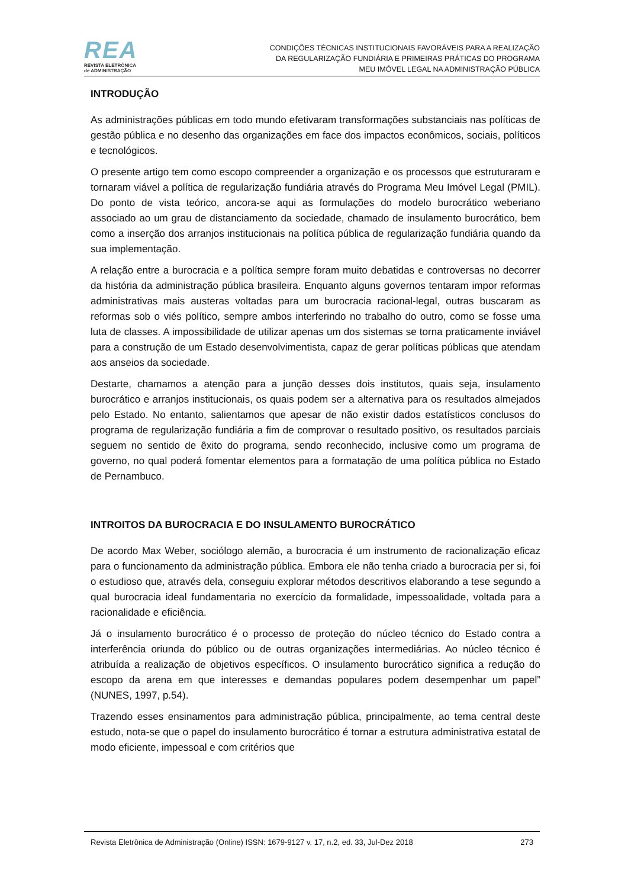REA
REVISTA ELETRÔNICA
de ADMINISTRAÇÃO
CONDIÇÕES TÉCNICAS INSTITUCIONAIS FAVORÁVEIS PARA A REALIZAÇÃO
DA REGULARIZAÇÃO FUNDIÁRIA E PRIMEIRAS PRÁTICAS DO PROGRAMA
MEU IMÓVEL LEGAL NA ADMINISTRAÇÃO PÚBLICA
INTRODUÇÃO
As administrações públicas em todo mundo efetivaram transformações substanciais nas políticas de gestão pública e no desenho das organizações em face dos impactos econômicos, sociais, políticos e tecnológicos.
O presente artigo tem como escopo compreender a organização e os processos que estruturaram e tornaram viável a política de regularização fundiária através do Programa Meu Imóvel Legal (PMIL). Do ponto de vista teórico, ancora-se aqui as formulações do modelo burocrático weberiano associado ao um grau de distanciamento da sociedade, chamado de insulamento burocrático, bem como a inserção dos arranjos institucionais na política pública de regularização fundiária quando da sua implementação.
A relação entre a burocracia e a política sempre foram muito debatidas e controversas no decorrer da história da administração pública brasileira. Enquanto alguns governos tentaram impor reformas administrativas mais austeras voltadas para um burocracia racional-legal, outras buscaram as reformas sob o viés político, sempre ambos interferindo no trabalho do outro, como se fosse uma luta de classes. A impossibilidade de utilizar apenas um dos sistemas se torna praticamente inviável para a construção de um Estado desenvolvimentista, capaz de gerar políticas públicas que atendam aos anseios da sociedade.
Destarte, chamamos a atenção para a junção desses dois institutos, quais seja, insulamento burocrático e arranjos institucionais, os quais podem ser a alternativa para os resultados almejados pelo Estado. No entanto, salientamos que apesar de não existir dados estatísticos conclusos do programa de regularização fundiária a fim de comprovar o resultado positivo, os resultados parciais seguem no sentido de êxito do programa, sendo reconhecido, inclusive como um programa de governo, no qual poderá fomentar elementos para a formatação de uma política pública no Estado de Pernambuco.
INTROITOS DA BUROCRACIA E DO INSULAMENTO BUROCRÁTICO
De acordo Max Weber, sociólogo alemão, a burocracia é um instrumento de racionalização eficaz para o funcionamento da administração pública. Embora ele não tenha criado a burocracia per si, foi o estudioso que, através dela, conseguiu explorar métodos descritivos elaborando a tese segundo a qual burocracia ideal fundamentaria no exercício da formalidade, impessoalidade, voltada para a racionalidade e eficiência.
Já o insulamento burocrático é o processo de proteção do núcleo técnico do Estado contra a interferência oriunda do público ou de outras organizações intermediárias. Ao núcleo técnico é atribuída a realização de objetivos específicos. O insulamento burocrático significa a redução do escopo da arena em que interesses e demandas populares podem desempenhar um papel” (NUNES, 1997, p.54).
Trazendo esses ensinamentos para administração pública, principalmente, ao tema central deste estudo, nota-se que o papel do insulamento burocrático é tornar a estrutura administrativa estatal de modo eficiente, impessoal e com critérios que
Revista Eletrônica de Administração (Online) ISSN: 1679-9127 v. 17, n.2, ed. 33, Jul-Dez 2018 273